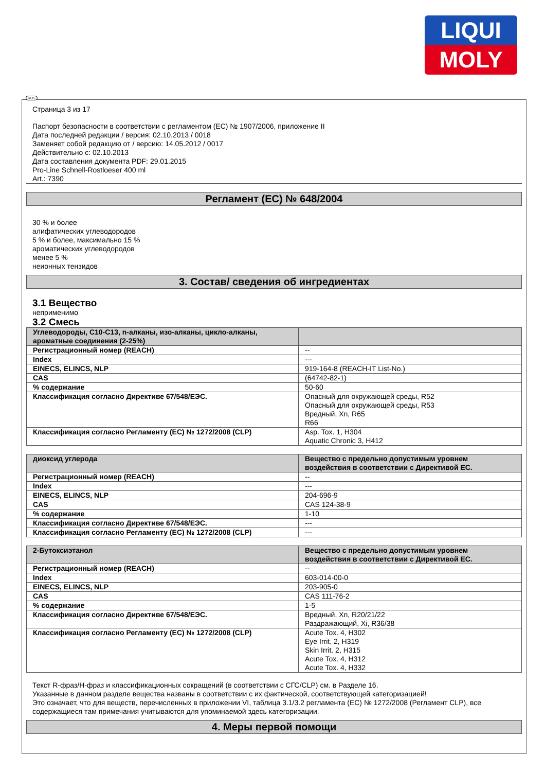LIQUI
MOLY
Страница 3 из 17
Паспорт безопасности в соответствии с регламентом (ЕС) № 1907/2006, приложение II
Дата последней редакции / версия: 02.10.2013 / 0018
Заменяет собой редакцию от / версию: 14.05.2012 / 0017
Действительно с: 02.10.2013
Дата составления документа PDF: 29.01.2015
Pro-Line Schnell-Rostloeser 400 ml
Art.: 7390
Регламент (ЕС) № 648/2004
30 % и более
алифатических углеводородов
5 % и более, максимально 15 %
ароматических углеводородов
менее 5 %
неионных тензидов
3. Состав/ сведения об ингредиентах
3.1 Вещество
неприменимо
3.2 Смесь
| Углеводороды, C10-C13, n-алканы, изо-алканы, цикло-алканы, ароматные соединения (2-25%) | |
| --- | --- |
| Регистрационный номер (REACH) | -- |
| Index | --- |
| EINECS, ELINCS, NLP | 919-164-8 (REACH-IT List-No.) |
| CAS | (64742-82-1) |
| % содержание | 50-60 |
| Классификация согласно Директиве 67/548/ЕЭС. | Опасный для окружающей среды, R52 Опасный для окружающей среды, R53 Вредный, Xn, R65 R66 |
| Классификация согласно Регламенту (ЕС) № 1272/2008 (CLP) | Asp. Tox. 1, H304 Aquatic Chronic 3, H412 |
| диоксид углерода | Вещество с предельно допустимым уровнем воздействия в соответствии с Директивой ЕС. |
| --- | --- |
| Регистрационный номер (REACH) | -- |
| Index | --- |
| EINECS, ELINCS, NLP | 204-696-9 |
| CAS | CAS 124-38-9 |
| % содержание | 1-10 |
| Классификация согласно Директиве 67/548/ЕЭС. | --- |
| Классификация согласно Регламенту (ЕС) № 1272/2008 (CLP) | --- |
| 2-Бутоксиэтанол | Вещество с предельно допустимым уровнем воздействия в соответствии с Директивой ЕС. |
| --- | --- |
| Регистрационный номер (REACH) | -- |
| Index | 603-014-00-0 |
| EINECS, ELINCS, NLP | 203-905-0 |
| CAS | CAS 111-76-2 |
| % содержание | 1-5 |
| Классификация согласно Директиве 67/548/ЕЭС. | Вредный, Xn, R20/21/22 Раздражающий, Xi, R36/38 |
| Классификация согласно Регламенту (ЕС) № 1272/2008 (CLP) | Acute Tox. 4, H302 Eye Irrit. 2, H319 Skin Irrit. 2, H315 Acute Tox. 4, H312 Acute Tox. 4, H332 |
Текст R-фраз/H-фраз и классификационных сокращений (в соответствии с СГС/CLP) см. в Разделе 16.
Указанные в данном разделе вещества названы в соответствии с их фактической, соответствующей категоризацией!
Это означает, что для веществ, перечисленных в приложении VI, таблица 3.1/3.2 регламента (ЕС) № 1272/2008 (Регламент CLP), все содержащиеся там примечания учитываются для упоминаемой здесь категоризации.
4. Меры первой помощи
RUS